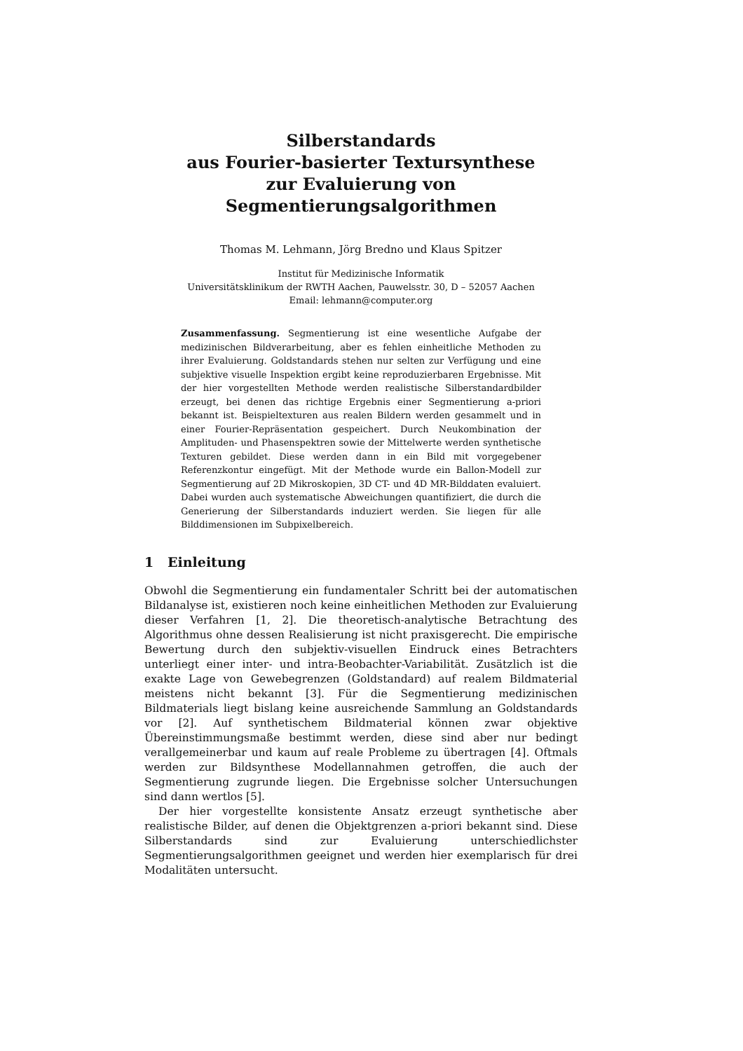Silberstandards
aus Fourier-basierter Textursynthese
zur Evaluierung von Segmentierungsalgorithmen
Thomas M. Lehmann, Jörg Bredno und Klaus Spitzer
Institut für Medizinische Informatik
Universitätsklinikum der RWTH Aachen, Pauwelsstr. 30, D – 52057 Aachen
Email: lehmann@computer.org
Zusammenfassung. Segmentierung ist eine wesentliche Aufgabe der medizinischen Bildverarbeitung, aber es fehlen einheitliche Methoden zu ihrer Evaluierung. Goldstandards stehen nur selten zur Verfügung und eine subjektive visuelle Inspektion ergibt keine reproduzierbaren Ergebnisse. Mit der hier vorgestellten Methode werden realistische Silberstandardbilder erzeugt, bei denen das richtige Ergebnis einer Segmentierung a-priori bekannt ist. Beispieltexturen aus realen Bildern werden gesammelt und in einer Fourier-Repräsentation gespeichert. Durch Neukombination der Amplituden- und Phasenspektren sowie der Mittelwerte werden synthetische Texturen gebildet. Diese werden dann in ein Bild mit vorgegebener Referenzkontur eingefügt. Mit der Methode wurde ein Ballon-Modell zur Segmentierung auf 2D Mikroskopien, 3D CT- und 4D MR-Bilddaten evaluiert. Dabei wurden auch systematische Abweichungen quantifiziert, die durch die Generierung der Silberstandards induziert werden. Sie liegen für alle Bilddimensionen im Subpixelbereich.
1 Einleitung
Obwohl die Segmentierung ein fundamentaler Schritt bei der automatischen Bildanalyse ist, existieren noch keine einheitlichen Methoden zur Evaluierung dieser Verfahren [1, 2]. Die theoretisch-analytische Betrachtung des Algorithmus ohne dessen Realisierung ist nicht praxisgerecht. Die empirische Bewertung durch den subjektiv-visuellen Eindruck eines Betrachters unterliegt einer inter- und intra-Beobachter-Variabilität. Zusätzlich ist die exakte Lage von Gewebegrenzen (Goldstandard) auf realem Bildmaterial meistens nicht bekannt [3]. Für die Segmentierung medizinischen Bildmaterials liegt bislang keine ausreichende Sammlung an Goldstandards vor [2]. Auf synthetischem Bildmaterial können zwar objektive Übereinstimmungsmaße bestimmt werden, diese sind aber nur bedingt verallgemeinerbar und kaum auf reale Probleme zu übertragen [4]. Oftmals werden zur Bildsynthese Modellannahmen getroffen, die auch der Segmentierung zugrunde liegen. Die Ergebnisse solcher Untersuchungen sind dann wertlos [5].
Der hier vorgestellte konsistente Ansatz erzeugt synthetische aber realistische Bilder, auf denen die Objektgrenzen a-priori bekannt sind. Diese Silberstandards sind zur Evaluierung unterschiedlichster Segmentierungsalgorithmen geeignet und werden hier exemplarisch für drei Modalitäten untersucht.